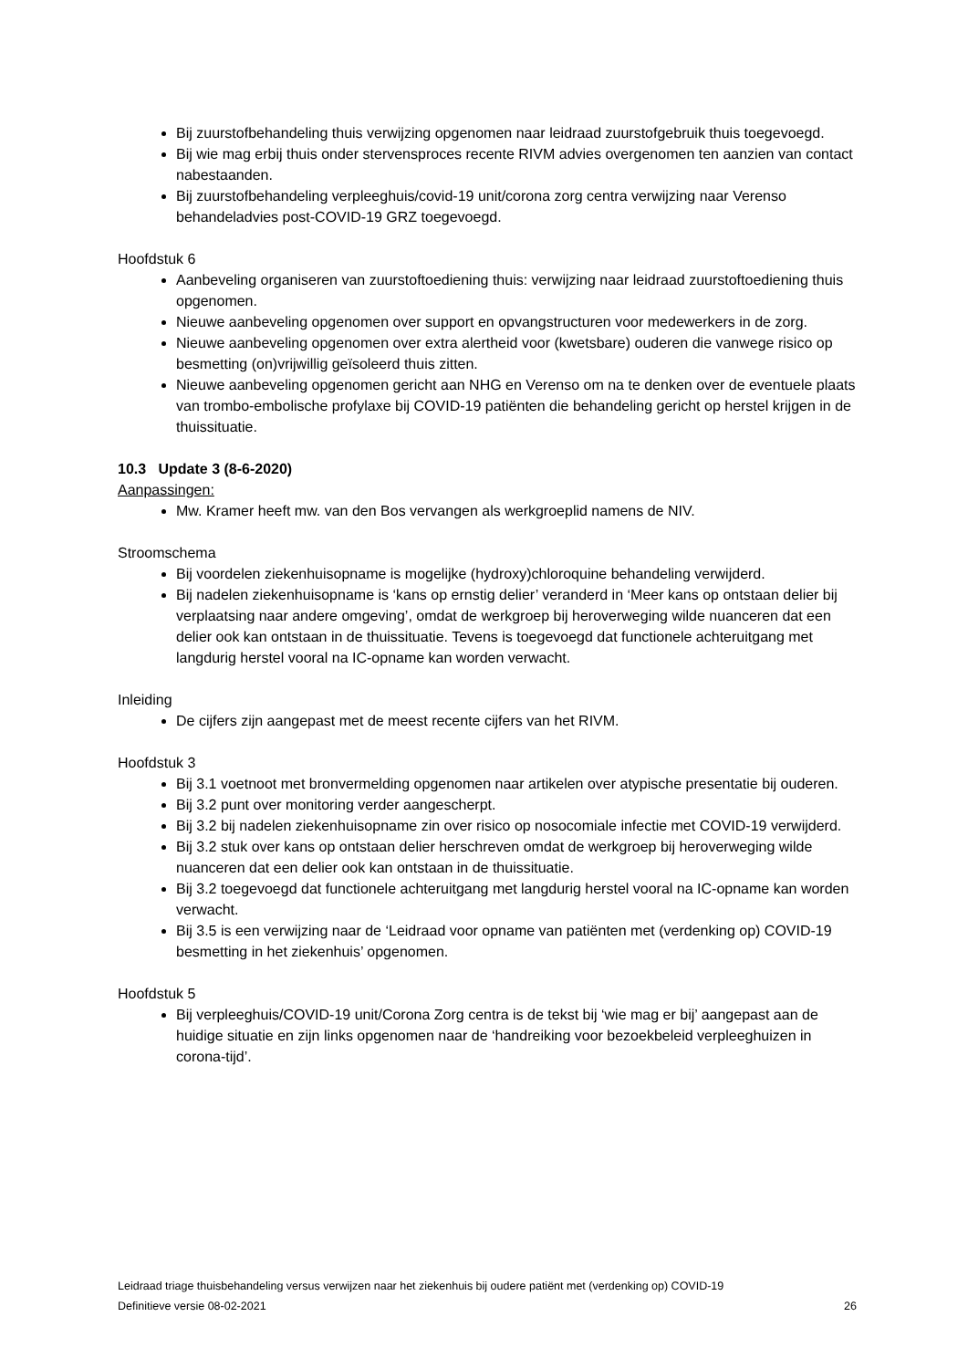Bij zuurstofbehandeling thuis verwijzing opgenomen naar leidraad zuurstofgebruik thuis toegevoegd.
Bij wie mag erbij thuis onder stervensproces recente RIVM advies overgenomen ten aanzien van contact nabestaanden.
Bij zuurstofbehandeling verpleeghuis/covid-19 unit/corona zorg centra verwijzing naar Verenso behandeladvies post-COVID-19 GRZ toegevoegd.
Hoofdstuk 6
Aanbeveling organiseren van zuurstoftoediening thuis: verwijzing naar leidraad zuurstoftoediening thuis opgenomen.
Nieuwe aanbeveling opgenomen over support en opvangstructuren voor medewerkers in de zorg.
Nieuwe aanbeveling opgenomen over extra alertheid voor (kwetsbare) ouderen die vanwege risico op besmetting (on)vrijwillig geïsoleerd thuis zitten.
Nieuwe aanbeveling opgenomen gericht aan NHG en Verenso om na te denken over de eventuele plaats van trombo-embolische profylaxe bij COVID-19 patiënten die behandeling gericht op herstel krijgen in de thuissituatie.
10.3 Update 3 (8-6-2020)
Aanpassingen:
Mw. Kramer heeft mw. van den Bos vervangen als werkgroeplid namens de NIV.
Stroomschema
Bij voordelen ziekenhuisopname is mogelijke (hydroxy)chloroquine behandeling verwijderd.
Bij nadelen ziekenhuisopname is ‘kans op ernstig delier’ veranderd in ‘Meer kans op ontstaan delier bij verplaatsing naar andere omgeving’, omdat de werkgroep bij heroverweging wilde nuanceren dat een delier ook kan ontstaan in de thuissituatie. Tevens is toegevoegd dat functionele achteruitgang met langdurig herstel vooral na IC-opname kan worden verwacht.
Inleiding
De cijfers zijn aangepast met de meest recente cijfers van het RIVM.
Hoofdstuk 3
Bij 3.1 voetnoot met bronvermelding opgenomen naar artikelen over atypische presentatie bij ouderen.
Bij 3.2 punt over monitoring verder aangescherpt.
Bij 3.2 bij nadelen ziekenhuisopname zin over risico op nosocomiale infectie met COVID-19 verwijderd.
Bij 3.2 stuk over kans op ontstaan delier herschreven omdat de werkgroep bij heroverweging wilde nuanceren dat een delier ook kan ontstaan in de thuissituatie.
Bij 3.2 toegevoegd dat functionele achteruitgang met langdurig herstel vooral na IC-opname kan worden verwacht.
Bij 3.5 is een verwijzing naar de ‘Leidraad voor opname van patiënten met (verdenking op) COVID-19 besmetting in het ziekenhuis’ opgenomen.
Hoofdstuk 5
Bij verpleeghuis/COVID-19 unit/Corona Zorg centra is de tekst bij ‘wie mag er bij’ aangepast aan de huidige situatie en zijn links opgenomen naar de ‘handreiking voor bezoekbeleid verpleeghuizen in corona-tijd’.
Leidraad triage thuisbehandeling versus verwijzen naar het ziekenhuis bij oudere patiënt met (verdenking op) COVID-19
Definitieve versie 08-02-2021 26